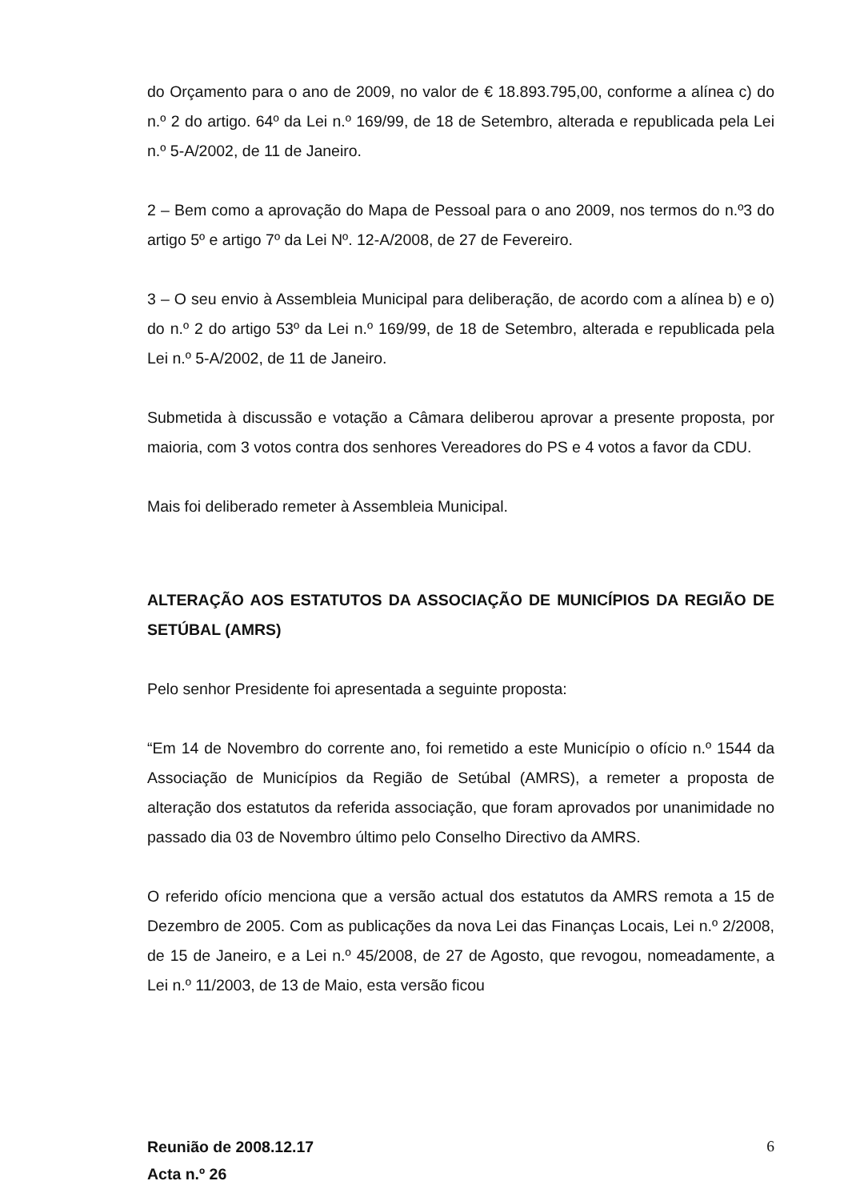do Orçamento para o ano de 2009, no valor de € 18.893.795,00, conforme a alínea c) do n.º 2 do artigo. 64º da Lei n.º 169/99, de 18 de Setembro, alterada e republicada pela Lei n.º 5-A/2002, de 11 de Janeiro.
2 – Bem como a aprovação do Mapa de Pessoal para o ano 2009, nos termos do n.º3 do artigo 5º e artigo 7º da Lei Nº. 12-A/2008, de 27 de Fevereiro.
3 – O seu envio à Assembleia Municipal para deliberação, de acordo com a alínea b) e o) do n.º 2 do artigo 53º da Lei n.º 169/99, de 18 de Setembro, alterada e republicada pela Lei n.º 5-A/2002, de 11 de Janeiro.
Submetida à discussão e votação a Câmara deliberou aprovar a presente proposta, por maioria, com 3 votos contra dos senhores Vereadores do PS e 4 votos a favor da CDU.
Mais foi deliberado remeter à Assembleia Municipal.
ALTERAÇÃO AOS ESTATUTOS DA ASSOCIAÇÃO DE MUNICÍPIOS DA REGIÃO DE SETÚBAL (AMRS)
Pelo senhor Presidente foi apresentada a seguinte proposta:
“Em 14 de Novembro do corrente ano, foi remetido a este Município o ofício n.º 1544 da Associação de Municípios da Região de Setúbal (AMRS), a remeter a proposta de alteração dos estatutos da referida associação, que foram aprovados por unanimidade no passado dia 03 de Novembro último pelo Conselho Directivo da AMRS.
O referido ofício menciona que a versão actual dos estatutos da AMRS remota a 15 de Dezembro de 2005. Com as publicações da nova Lei das Finanças Locais, Lei n.º 2/2008, de 15 de Janeiro, e a Lei n.º 45/2008, de 27 de Agosto, que revogou, nomeadamente, a Lei n.º 11/2003, de 13 de Maio, esta versão ficou
Reunião de 2008.12.17
Acta n.º 26
6